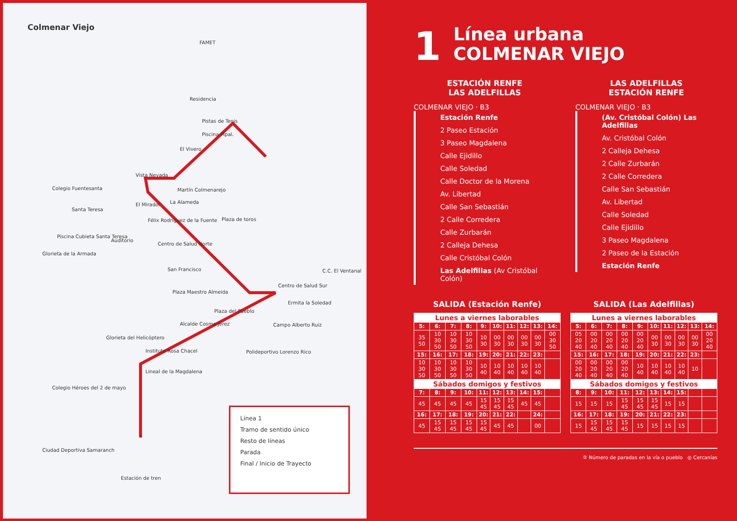Colmenar Viejo
FAMET
Residencia
Pistas de Tenis
Piscina Mpal.
El Vivero
Vista Nevada
Colegio Fuentesanta Martín Colmenarejo
El Mirador La Alameda
Santa Teresa
Plaza de toros
Félix Rodríguez de la Fuente
Piscina Cubieta Santa Teresa
Auditorio
Centro de Salud Norte
Glorieta de la Armada
San Francisco C.C. El Ventanal
Centro de Salud Sur
Plaza Maestro Almeida
Ermita la Soledad
Plaza del Pueblo
Alcalde Cosme Jerez Campo Alberto Ruiz
Glorieta del Helicóptero
Instituto Rosa Chacel Polideportivo Lorenzo Rico
Lineal de la Magdalena
Colegio Héroes del 2 de mayo
Ciudad Deportiva Samaranch
Estación de tren
Línea 1
Tramo de sentido único
Resto de líneas
Parada
Final / Inicio de Trayecto
1
Línea urbana
COLMENAR VIEJO
ESTACIÓN RENFE
LAS ADELFILLAS
COLMENAR VIEJO · B3
Estación Renfe
2 Paseo Estación
3 Paseo Magdalena
Calle Ejidillo
Calle Soledad
Calle Doctor de la Morena
Av. Libertad
Calle San Sebastián
2 Calle Corredera
Calle Zurbarán
2 Calleja Dehesa
Calle Cristóbal Colón
Las Adelfillas (Av Cristóbal Colón)
LAS ADELFILLAS
ESTACIÓN RENFE
COLMENAR VIEJO · B3
(Av. Cristóbal Colón) Las Adelfillas
Av. Cristóbal Colón
2 Calleja Dehesa
2 Calle Zurbarán
2 Calle Corredera
Calle San Sebastián
Av. Libertad
Calle Soledad
Calle Ejidillo
3 Paseo Magdalena
2 Paseo de la Estación
Estación Renfe
SALIDA (Estación Renfe)
| Lunes a viernes laborables | | | | | | | | | |
| --- | --- | --- | --- | --- | --- | --- | --- | --- | --- |
| 5: | 6: | 7: | 8: | 9: | 10: | 11: | 12: | 13: | 14: |
| 35 50 | 10 30 50 | 10 30 50 | 10 30 50 | 10 30 | 00 30 | 00 30 | 00 30 | 00 30 | 00 30 50 |
| 15: | 16: | 17: | 18: | 19: | 20: | 21: | 22: | 23: | |
| 10 30 50 | 10 30 50 | 10 30 50 | 10 30 50 | 10 40 | 10 40 | 10 40 | 10 40 | 10 40 | |
| Sábados domigos y festivos | | | | | | | | | |
| 7: | 8: | 9: | 10: | 11: | 12: | 13: | 14: | 15: | |
| 45 | 45 | 45 | 45 | 15 45 | 15 45 | 15 45 | 45 | 45 | |
| 16: | 17: | 18: | 19: | 20: | 21: | 22: | | 24: | |
| 45 | 15 45 | 15 45 | 15 45 | 15 45 | 45 | 45 | | 00 | |
SALIDA (Las Adelfillas)
| Lunes a viernes laborables | | | | | | | | | |
| --- | --- | --- | --- | --- | --- | --- | --- | --- | --- |
| 5: | 6: | 7: | 8: | 9: | 10: | 11: | 12: | 13: | 14: |
| 05 20 40 | 00 20 40 | 00 20 40 | 00 20 40 | 00 20 40 | 00 30 | 00 30 | 00 30 | 00 30 | 00 20 40 |
| 15: | 16: | 17: | 18: | 19: | 20: | 21: | 22: | 23: | |
| 00 20 40 | 00 20 40 | 00 20 40 | 00 20 40 | 10 40 | 10 40 | 10 40 | 10 40 | 10 | |
| Sábados domigos y festivos | | | | | | | | | |
| 8: | 9: | 10: | 11: | 12: | 13: | 14: | 15: | | |
| 15 | 15 | 15 | 15 45 | 15 45 | 15 45 | 15 | 15 | | |
| 16: | 17: | 18: | 19: | 20: | 21: | 22: | 23: | | |
| 15 | 15 45 | 15 45 | 15 45 | 15 | 15 | 15 | 15 | | |
② Número de paradas en la vía o pueblo ◎ Cercanías